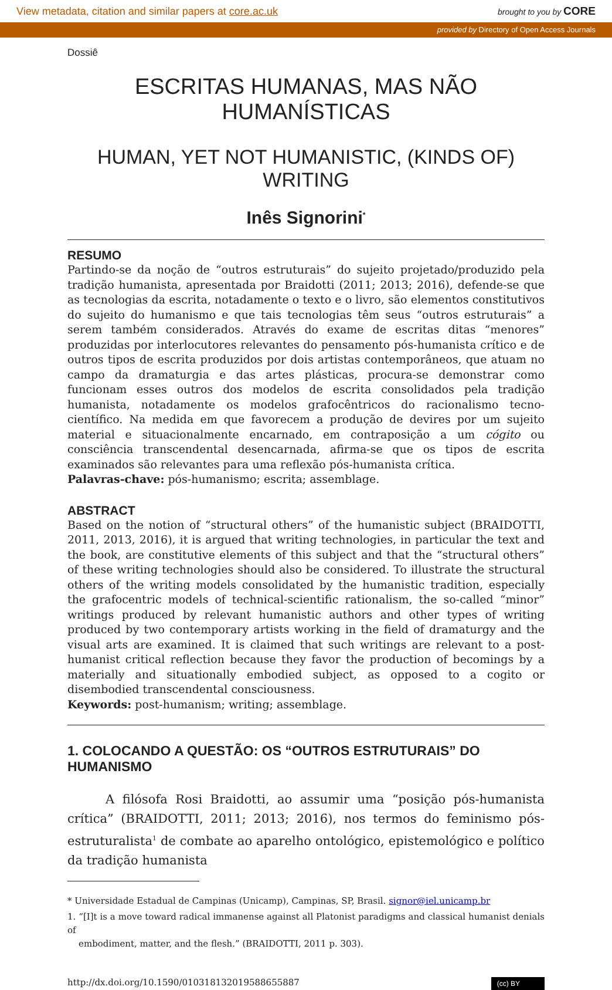View metadata, citation and similar papers at core.ac.uk brought to you by CORE
provided by Directory of Open Access Journals
Dossiê
ESCRITAS HUMANAS, MAS NÃO HUMANÍSTICAS
HUMAN, YET NOT HUMANISTIC, (KINDS OF) WRITING
Inês Signorini<sup>*</sup>
RESUMO
Partindo-se da noção de “outros estruturais” do sujeito projetado/produzido pela tradição humanista, apresentada por Braidotti (2011; 2013; 2016), defende-se que as tecnologias da escrita, notadamente o texto e o livro, são elementos constitutivos do sujeito do humanismo e que tais tecnologias têm seus “outros estruturais” a serem também considerados. Através do exame de escritas ditas “menores” produzidas por interlocutores relevantes do pensamento pós-humanista crítico e de outros tipos de escrita produzidos por dois artistas contemporâneos, que atuam no campo da dramaturgia e das artes plásticas, procura-se demonstrar como funcionam esses outros dos modelos de escrita consolidados pela tradição humanista, notadamente os modelos grafocêntricos do racionalismo tecno-científico. Na medida em que favorecem a produção de devires por um sujeito material e situacionalmente encarnado, em contraposição a um cógito ou consciência transcendental desencarnada, afirma-se que os tipos de escrita examinados são relevantes para uma reflexão pós-humanista crítica.
Palavras-chave: pós-humanismo; escrita; assemblage.
ABSTRACT
Based on the notion of “structural others” of the humanistic subject (BRAIDOTTI, 2011, 2013, 2016), it is argued that writing technologies, in particular the text and the book, are constitutive elements of this subject and that the “structural others” of these writing technologies should also be considered. To illustrate the structural others of the writing models consolidated by the humanistic tradition, especially the grafocentric models of technical-scientific rationalism, the so-called “minor” writings produced by relevant humanistic authors and other types of writing produced by two contemporary artists working in the field of dramaturgy and the visual arts are examined. It is claimed that such writings are relevant to a post-humanist critical reflection because they favor the production of becomings by a materially and situationally embodied subject, as opposed to a cogito or disembodied transcendental consciousness.
Keywords: post-humanism; writing; assemblage.
1. COLOCANDO A QUESTÃO: OS “OUTROS ESTRUTURAIS” DO HUMANISMO
A filósofa Rosi Braidotti, ao assumir uma “posição pós-humanista crítica” (BRAIDOTTI, 2011; 2013; 2016), nos termos do feminismo pós-estruturalista<sup>1</sup> de combate ao aparelho ontológico, epistemológico e político da tradição humanista
* Universidade Estadual de Campinas (Unicamp), Campinas, SP, Brasil. signor@iel.unicamp.br
1. “[I]t is a move toward radical immanense against all Platonist paradigms and classical humanist denials of
embodiment, matter, and the flesh.” (BRAIDOTTI, 2011 p. 303).
http://dx.doi.org/10.1590/010318132019588655887 (cc) BY